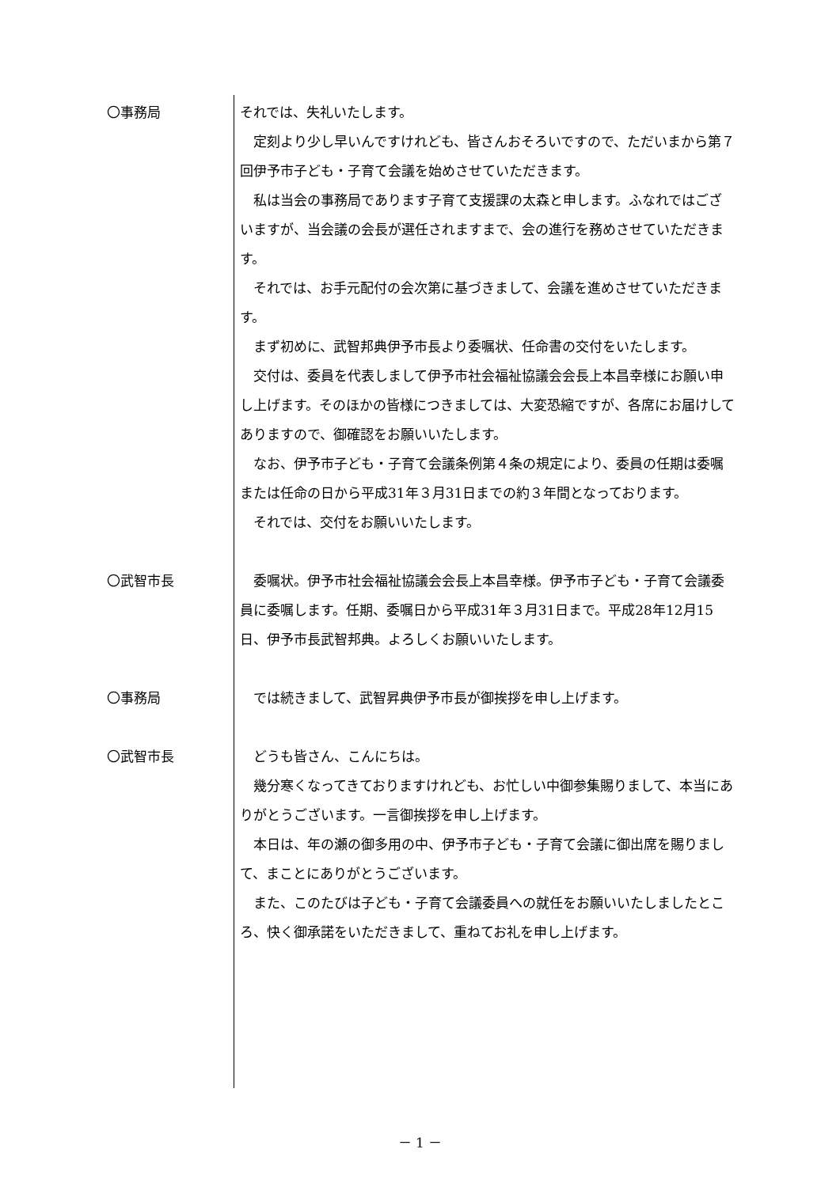〇事務局 それでは、失礼いたします。
　定刻より少し早いんですけれども、皆さんおそろいですので、ただいまから第７回伊予市子ども・子育て会議を始めさせていただきます。
　私は当会の事務局であります子育て支援課の太森と申します。ふなれではございますが、当会議の会長が選任されますまで、会の進行を務めさせていただきます。
　それでは、お手元配付の会次第に基づきまして、会議を進めさせていただきます。
　まず初めに、武智邦典伊予市長より委嘱状、任命書の交付をいたします。
　交付は、委員を代表しまして伊予市社会福祉協議会会長上本昌幸様にお願い申し上げます。そのほかの皆様につきましては、大変恐縮ですが、各席にお届けしてありますので、御確認をお願いいたします。
　なお、伊予市子ども・子育て会議条例第４条の規定により、委員の任期は委嘱または任命の日から平成31年３月31日までの約３年間となっております。
　それでは、交付をお願いいたします。
〇武智市長 　委嘱状。伊予市社会福祉協議会会長上本昌幸様。伊予市子ども・子育て会議委員に委嘱します。任期、委嘱日から平成31年３月31日まで。平成28年12月15日、伊予市長武智邦典。よろしくお願いいたします。
〇事務局 　では続きまして、武智昇典伊予市長が御挨拶を申し上げます。
〇武智市長 　どうも皆さん、こんにちは。
　幾分寒くなってきておりますけれども、お忙しい中御参集賜りまして、本当にありがとうございます。一言御挨拶を申し上げます。
　本日は、年の瀬の御多用の中、伊予市子ども・子育て会議に御出席を賜りまして、まことにありがとうございます。
　また、このたびは子ども・子育て会議委員への就任をお願いいたしましたところ、快く御承諾をいただきまして、重ねてお礼を申し上げます。
－ 1 －